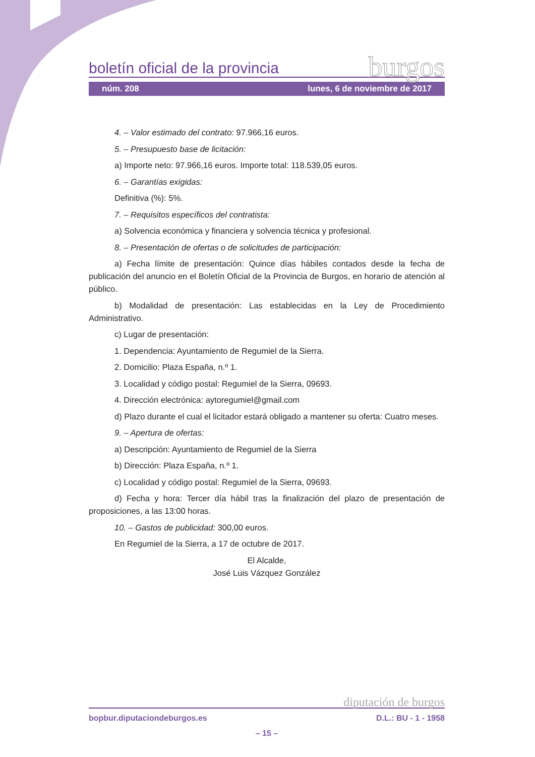boletín oficial de la provincia burgos
núm. 208 lunes, 6 de noviembre de 2017
4. – Valor estimado del contrato: 97.966,16 euros.
5. – Presupuesto base de licitación:
a) Importe neto: 97.966,16 euros. Importe total: 118.539,05 euros.
6. – Garantías exigidas:
Definitiva (%): 5%.
7. – Requisitos específicos del contratista:
a) Solvencia económica y financiera y solvencia técnica y profesional.
8. – Presentación de ofertas o de solicitudes de participación:
a) Fecha límite de presentación: Quince días hábiles contados desde la fecha de publicación del anuncio en el Boletín Oficial de la Provincia de Burgos, en horario de atención al público.
b) Modalidad de presentación: Las establecidas en la Ley de Procedimiento Administrativo.
c) Lugar de presentación:
1. Dependencia: Ayuntamiento de Regumiel de la Sierra.
2. Domicilio: Plaza España, n.º 1.
3. Localidad y código postal: Regumiel de la Sierra, 09693.
4. Dirección electrónica: aytoregumiel@gmail.com
d) Plazo durante el cual el licitador estará obligado a mantener su oferta: Cuatro meses.
9. – Apertura de ofertas:
a) Descripción: Ayuntamiento de Regumiel de la Sierra
b) Dirección: Plaza España, n.º 1.
c) Localidad y código postal: Regumiel de la Sierra, 09693.
d) Fecha y hora: Tercer día hábil tras la finalización del plazo de presentación de proposiciones, a las 13:00 horas.
10. – Gastos de publicidad: 300,00 euros.
En Regumiel de la Sierra, a 17 de octubre de 2017.
El Alcalde,
José Luis Vázquez González
diputación de burgos
bopbur.diputaciondeburgos.es D.L.: BU - 1 - 1958
– 15 –